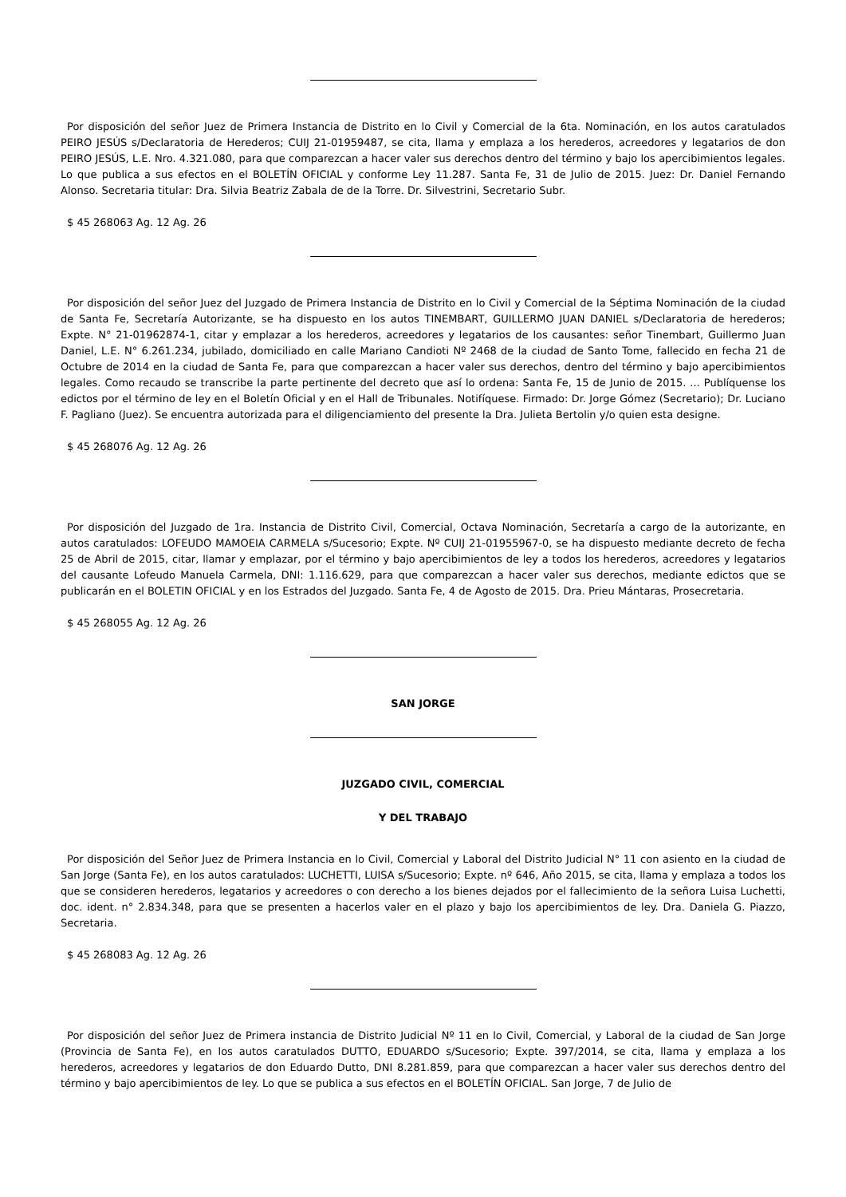Por disposición del señor Juez de Primera Instancia de Distrito en lo Civil y Comercial de la 6ta. Nominación, en los autos caratulados PEIRO JESÚS s/Declaratoria de Herederos; CUIJ 21-01959487, se cita, llama y emplaza a los herederos, acreedores y legatarios de don PEIRO JESÚS, L.E. Nro. 4.321.080, para que comparezcan a hacer valer sus derechos dentro del término y bajo los apercibimientos legales. Lo que publica a sus efectos en el BOLETÍN OFICIAL y conforme Ley 11.287. Santa Fe, 31 de Julio de 2015. Juez: Dr. Daniel Fernando Alonso. Secretaria titular: Dra. Silvia Beatriz Zabala de de la Torre. Dr. Silvestrini, Secretario Subr.
$ 45 268063 Ag. 12 Ag. 26
Por disposición del señor Juez del Juzgado de Primera Instancia de Distrito en lo Civil y Comercial de la Séptima Nominación de la ciudad de Santa Fe, Secretaría Autorizante, se ha dispuesto en los autos TINEMBART, GUILLERMO JUAN DANIEL s/Declaratoria de herederos; Expte. N° 21-01962874-1, citar y emplazar a los herederos, acreedores y legatarios de los causantes: señor Tinembart, Guillermo Juan Daniel, L.E. N° 6.261.234, jubilado, domiciliado en calle Mariano Candioti Nº 2468 de la ciudad de Santo Tome, fallecido en fecha 21 de Octubre de 2014 en la ciudad de Santa Fe, para que comparezcan a hacer valer sus derechos, dentro del término y bajo apercibimientos legales. Como recaudo se transcribe la parte pertinente del decreto que así lo ordena: Santa Fe, 15 de Junio de 2015. ... Publíquense los edictos por el término de ley en el Boletín Oficial y en el Hall de Tribunales. Notifíquese. Firmado: Dr. Jorge Gómez (Secretario); Dr. Luciano F. Pagliano (Juez). Se encuentra autorizada para el diligenciamiento del presente la Dra. Julieta Bertolin y/o quien esta designe.
$ 45 268076 Ag. 12 Ag. 26
Por disposición del Juzgado de 1ra. Instancia de Distrito Civil, Comercial, Octava Nominación, Secretaría a cargo de la autorizante, en autos caratulados: LOFEUDO MAMOEIA CARMELA s/Sucesorio; Expte. Nº CUIJ 21-01955967-0, se ha dispuesto mediante decreto de fecha 25 de Abril de 2015, citar, llamar y emplazar, por el término y bajo apercibimientos de ley a todos los herederos, acreedores y legatarios del causante Lofeudo Manuela Carmela, DNI: 1.116.629, para que comparezcan a hacer valer sus derechos, mediante edictos que se publicarán en el BOLETIN OFICIAL y en los Estrados del Juzgado. Santa Fe, 4 de Agosto de 2015. Dra. Prieu Mántaras, Prosecretaria.
$ 45 268055 Ag. 12 Ag. 26
SAN JORGE
JUZGADO CIVIL, COMERCIAL
Y DEL TRABAJO
Por disposición del Señor Juez de Primera Instancia en lo Civil, Comercial y Laboral del Distrito Judicial N° 11 con asiento en la ciudad de San Jorge (Santa Fe), en los autos caratulados: LUCHETTI, LUISA s/Sucesorio; Expte. nº 646, Año 2015, se cita, llama y emplaza a todos los que se consideren herederos, legatarios y acreedores o con derecho a los bienes dejados por el fallecimiento de la señora Luisa Luchetti, doc. ident. n° 2.834.348, para que se presenten a hacerlos valer en el plazo y bajo los apercibimientos de ley. Dra. Daniela G. Piazzo, Secretaria.
$ 45 268083 Ag. 12 Ag. 26
Por disposición del señor Juez de Primera instancia de Distrito Judicial Nº 11 en lo Civil, Comercial, y Laboral de la ciudad de San Jorge (Provincia de Santa Fe), en los autos caratulados DUTTO, EDUARDO s/Sucesorio; Expte. 397/2014, se cita, llama y emplaza a los herederos, acreedores y legatarios de don Eduardo Dutto, DNI 8.281.859, para que comparezcan a hacer valer sus derechos dentro del término y bajo apercibimientos de ley. Lo que se publica a sus efectos en el BOLETÍN OFICIAL. San Jorge, 7 de Julio de